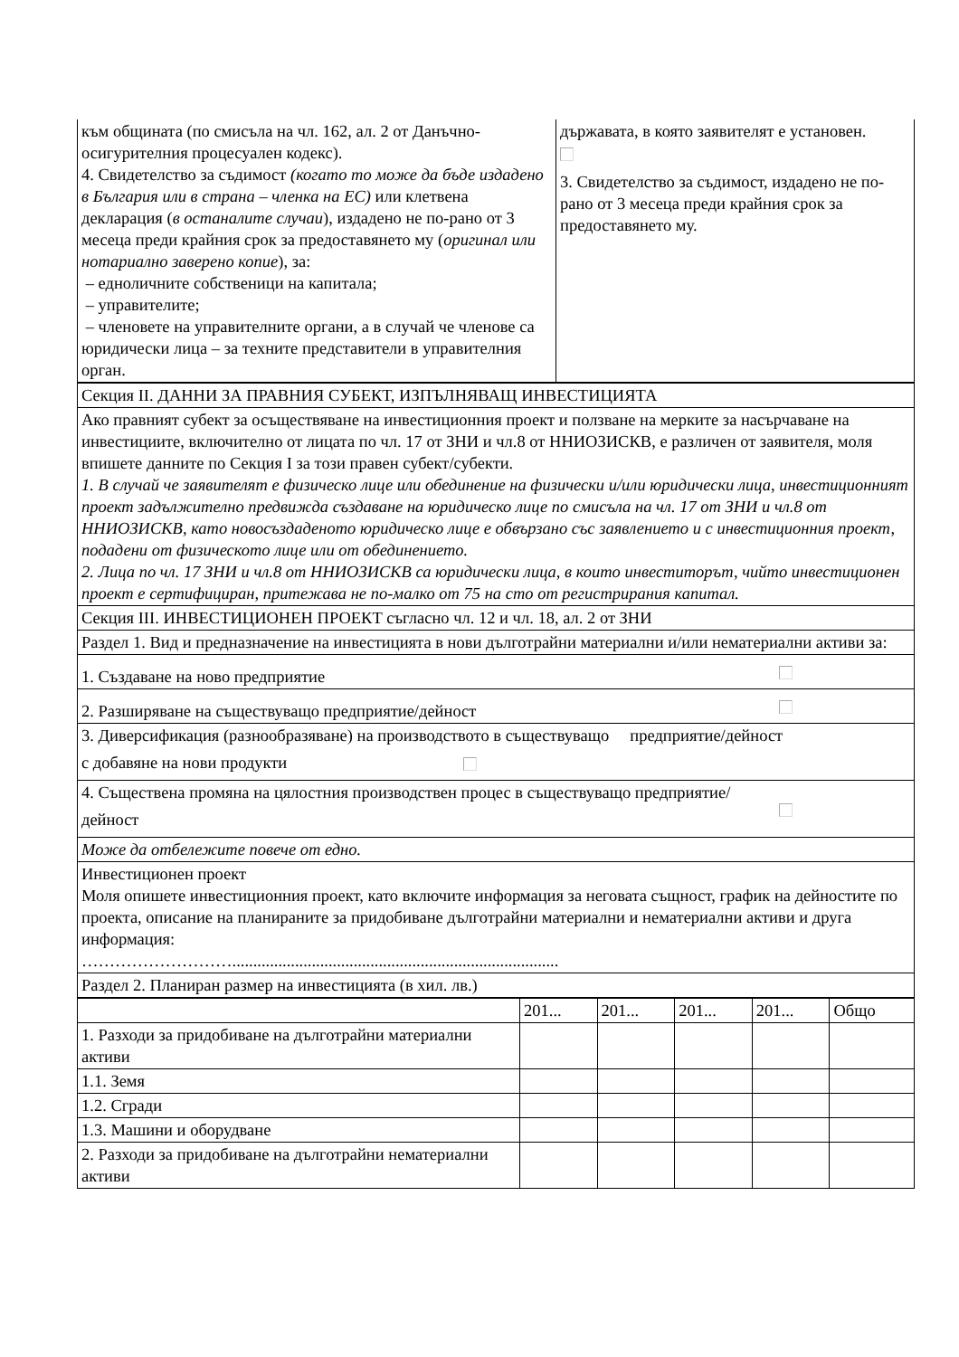| към общината (по смисъла на чл. 162, ал. 2 от Данъчно-осигурителния процесуален кодекс). 4. Свидетелство за съдимост (когато то може да бъде издадено в България или в страна – членка на ЕС) или клетвена декларация ( в останалите случаи ), издадено не по-рано от 3 месеца преди крайния срок за предоставянето му ( оригинал или нотариално заверено копие ), за: – едноличните собственици на капитала; – управителите; – членовете на управителните органи, а в случай че членове са юридически лица – за техните представители в управителния орган. | държавата, в която заявителят е установен. 3. Свидетелство за съдимост, издадено не по-рано от 3 месеца преди крайния срок за предоставянето му. |
| Секция II. ДАННИ ЗА ПРАВНИЯ СУБЕКТ, ИЗПЪЛНЯВАЩ ИНВЕСТИЦИЯТА |
| Ако правният субект за осъществяване на инвестиционния проект и ползване на мерките за насърчаване на инвестициите, включително от лицата по чл. 17 от ЗНИ и чл.8 от ННИОЗИСКВ, е различен от заявителя, моля впишете данните по Секция I за този правен субект/субекти. 1. В случай че заявителят е физическо лице или обединение на физически и/или юридически лица, инвестиционният проект задължително предвижда създаване на юридическо лице по смисъла на чл. 17 от ЗНИ и чл.8 от ННИОЗИСКВ, като новосъздаденото юридическо лице е обвързано със заявлението и с инвестиционния проект, подадени от физическото лице или от обединението. 2. Лица по чл. 17 ЗНИ и чл.8 от ННИОЗИСКВ са юридически лица, в които инвеститорът, чийто инвестиционен проект е сертифициран, притежава не по-малко от 75 на сто от регистрирания капитал. |
| Секция III. ИНВЕСТИЦИОНЕН ПРОЕКТ съгласно чл. 12 и чл. 18, ал. 2 от ЗНИ |
| Раздел 1. Вид и предназначение на инвестицията в нови дълготрайни материални и/или нематериални активи за: |
| 1. Създаване на ново предприятие |
| 2. Разширяване на съществуващо предприятие/дейност |
| 3. Диверсификация (разнообразяване) на производството в съществуващо предприятие/дейност с добавяне на нови продукти |
| 4. Съществена промяна на цялостния производствен процес в съществуващо предприятие/ дейност |
| Може да отбележите повече от едно. |
| Инвестиционен проект Моля опишете инвестиционния проект, като включите информация за неговата същност, график на дейностите по проекта, описание на планираните за придобиване дълготрайни материални и нематериални активи и друга информация: ……………………….............................................................................. |
| Раздел 2. Планиран размер на инвестицията (в хил. лв.) |
| | 201... | 201... | 201... | 201... | Общо |
| 1. Разходи за придобиване на дълготрайни материални активи | | | | | |
| 1.1. Земя | | | | | |
| 1.2. Сгради | | | | | |
| 1.3. Машини и оборудване | | | | | |
| 2. Разходи за придобиване на дълготрайни нематериални активи | | | | | |